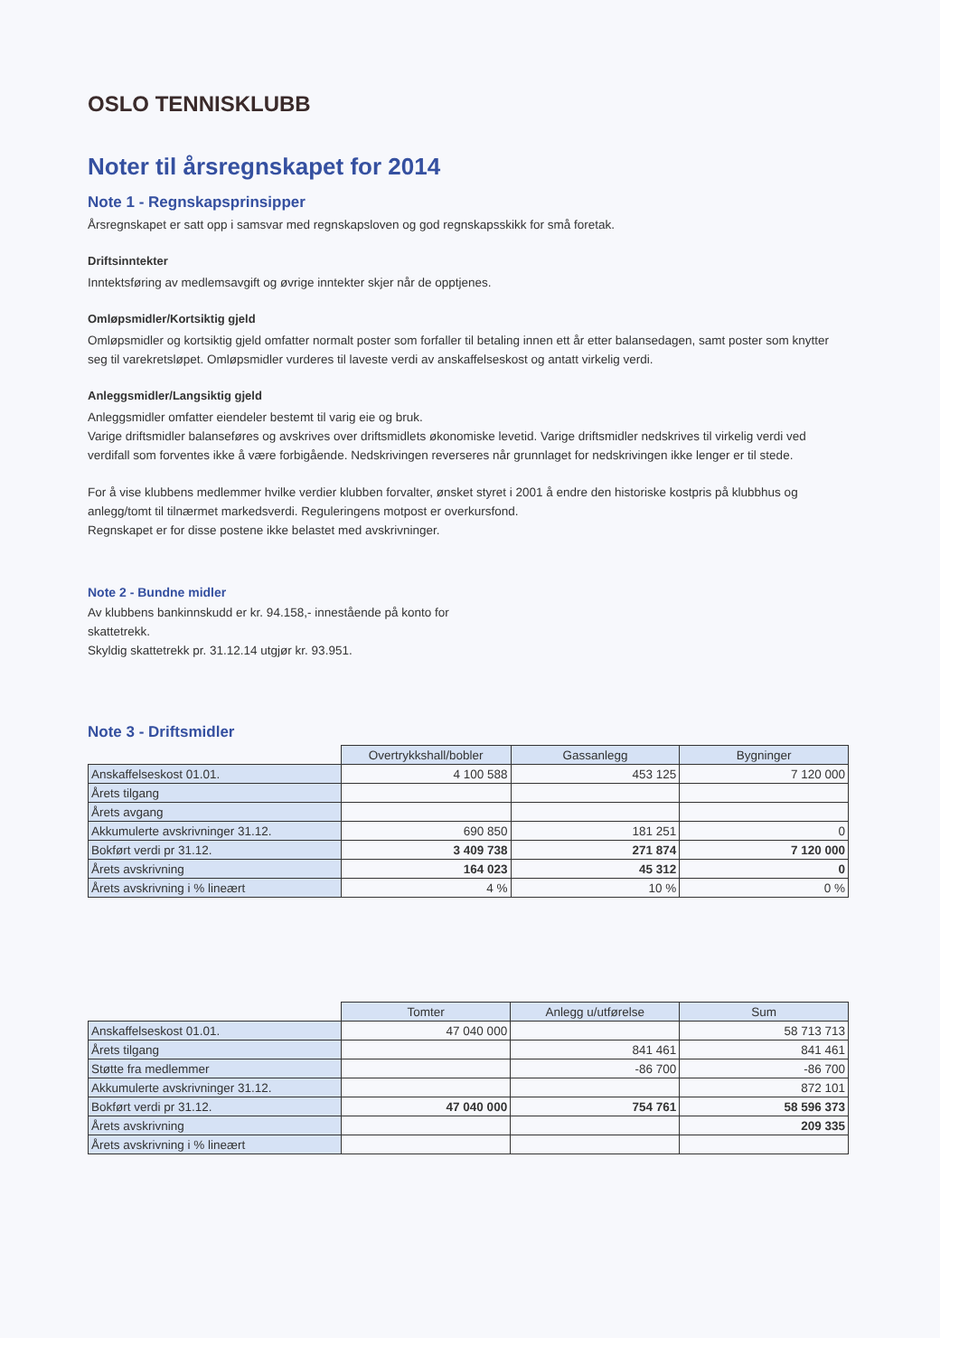OSLO TENNISKLUBB
Noter til årsregnskapet for 2014
Note 1 - Regnskapsprinsipper
Årsregnskapet er satt opp i samsvar med regnskapsloven og god regnskapsskikk for små foretak.
Driftsinntekter
Inntektsføring av medlemsavgift og øvrige inntekter skjer når de opptjenes.
Omløpsmidler/Kortsiktig gjeld
Omløpsmidler og kortsiktig gjeld omfatter normalt poster som forfaller til betaling innen ett år etter balansedagen, samt poster som knytter seg til varekretsløpet. Omløpsmidler vurderes til laveste verdi av anskaffelseskost og antatt virkelig verdi.
Anleggsmidler/Langsiktig gjeld
Anleggsmidler omfatter eiendeler bestemt til varig eie og bruk.
Varige driftsmidler balanseføres og avskrives over driftsmidlets økonomiske levetid. Varige driftsmidler nedskrives til virkelig verdi ved verdifall som forventes ikke å være forbigående. Nedskrivingen reverseres når grunnlaget for nedskrivingen ikke lenger er til stede.
For å vise klubbens medlemmer hvilke verdier klubben forvalter, ønsket styret i 2001 å endre den historiske kostpris på klubbhus og anlegg/tomt til tilnærmet markedsverdi. Reguleringens motpost er overkursfond.
Regnskapet er for disse postene ikke belastet med avskrivninger.
Note 2 - Bundne midler
Av klubbens bankinnskudd er kr. 94.158,- innestående på konto for
skattetrekk.
Skyldig skattetrekk pr. 31.12.14 utgjør kr. 93.951.
Note 3 - Driftsmidler
| | Overtrykkshall/bobler | Gassanlegg | Bygninger |
| --- | --- | --- | --- |
| Anskaffelseskost 01.01. | 4 100 588 | 453 125 | 7 120 000 |
| Årets tilgang | | | |
| Årets avgang | | | |
| Akkumulerte avskrivninger 31.12. | 690 850 | 181 251 | 0 |
| Bokført verdi pr 31.12. | 3 409 738 | 271 874 | 7 120 000 |
| Årets avskrivning | 164 023 | 45 312 | 0 |
| Årets avskrivning i % lineært | 4 % | 10 % | 0 % |
| | Tomter | Anlegg u/utførelse | Sum |
| --- | --- | --- | --- |
| Anskaffelseskost 01.01. | 47 040 000 | | 58 713 713 |
| Årets tilgang | | 841 461 | 841 461 |
| Støtte fra medlemmer | | -86 700 | -86 700 |
| Akkumulerte avskrivninger 31.12. | | | 872 101 |
| Bokført verdi pr 31.12. | 47 040 000 | 754 761 | 58 596 373 |
| Årets avskrivning | | | 209 335 |
| Årets avskrivning i % lineært | | | |